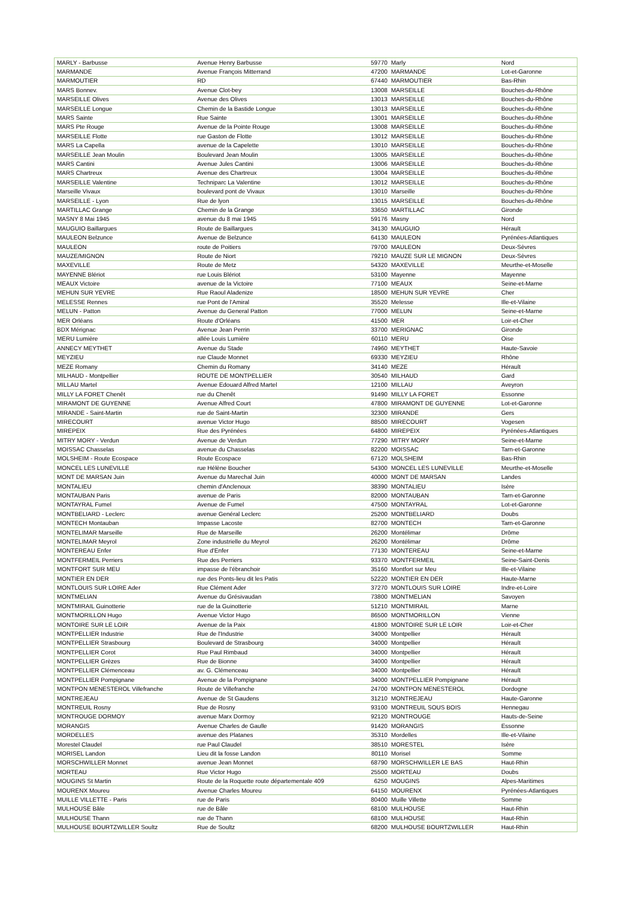| MARLY - Barbusse | Avenue Henry Barbusse | 59770 | Marly | Nord |
| MARMANDE | Avenue François Mitterrand | 47200 | MARMANDE | Lot-et-Garonne |
| MARMOUTIER | RD | 67440 | MARMOUTIER | Bas-Rhin |
| MARS Bonnev. | Avenue Clot-bey | 13008 | MARSEILLE | Bouches-du-Rhône |
| MARSEILLE Olives | Avenue des Olives | 13013 | MARSEILLE | Bouches-du-Rhône |
| MARSEILLE Longue | Chemin de la Bastide Longue | 13013 | MARSEILLE | Bouches-du-Rhône |
| MARS Sainte | Rue Sainte | 13001 | MARSEILLE | Bouches-du-Rhône |
| MARS Pte Rouge | Avenue de la Pointe Rouge | 13008 | MARSEILLE | Bouches-du-Rhône |
| MARSEILLE Flotte | rue Gaston de Flotte | 13012 | MARSEILLE | Bouches-du-Rhône |
| MARS La Capella | avenue de la Capelette | 13010 | MARSEILLE | Bouches-du-Rhône |
| MARSEILLE Jean Moulin | Boulevard Jean Moulin | 13005 | MARSEILLE | Bouches-du-Rhône |
| MARS Cantini | Avenue Jules Cantini | 13006 | MARSEILLE | Bouches-du-Rhône |
| MARS Chartreux | Avenue des Chartreux | 13004 | MARSEILLE | Bouches-du-Rhône |
| MARSEILLE Valentine | Techniparc La Valentine | 13012 | MARSEILLE | Bouches-du-Rhône |
| Marseille Vivaux | boulevard pont de Vivaux | 13010 | Marseille | Bouches-du-Rhône |
| MARSEILLE - Lyon | Rue de lyon | 13015 | MARSEILLE | Bouches-du-Rhône |
| MARTILLAC Grange | Chemin de la Grange | 33650 | MARTILLAC | Gironde |
| MASNY 8 Mai 1945 | avenue du 8 mai 1945 | 59176 | Masny | Nord |
| MAUGUIO Baillargues | Route de Baillargues | 34130 | MAUGUIO | Hérault |
| MAULEON Belzunce | Avenue de Belzunce | 64130 | MAULEON | Pyrénées-Atlantiques |
| MAULEON | route de Poitiers | 79700 | MAULEON | Deux-Sèvres |
| MAUZE/MIGNON | Route de Niort | 79210 | MAUZE SUR LE MIGNON | Deux-Sèvres |
| MAXEVILLE | Route de Metz | 54320 | MAXEVILLE | Meurthe-et-Moselle |
| MAYENNE Blériot | rue Louis Blériot | 53100 | Mayenne | Mayenne |
| MEAUX Victoire | avenue de la Victoire | 77100 | MEAUX | Seine-et-Marne |
| MEHUN SUR YEVRE | Rue Raoul Aladenize | 18500 | MEHUN SUR YEVRE | Cher |
| MELESSE Rennes | rue Pont de l'Amiral | 35520 | Melesse | Ille-et-Vilaine |
| MELUN - Patton | Avenue du General Patton | 77000 | MELUN | Seine-et-Marne |
| MER Orléans | Route d'Orléans | 41500 | MER | Loir-et-Cher |
| BDX Mérignac | Avenue Jean Perrin | 33700 | MERIGNAC | Gironde |
| MERU Lumière | allée Louis Lumière | 60110 | MERU | Oise |
| ANNECY MEYTHET | Avenue du Stade | 74960 | MEYTHET | Haute-Savoie |
| MEYZIEU | rue Claude Monnet | 69330 | MEYZIEU | Rhône |
| MEZE Romany | Chemin du Romany | 34140 | MEZE | Hérault |
| MILHAUD - Montpellier | ROUTE DE MONTPELLIER | 30540 | MILHAUD | Gard |
| MILLAU Martel | Avenue Edouard Alfred Martel | 12100 | MILLAU | Aveyron |
| MILLY LA FORET Chenêt | rue du Chenêt | 91490 | MILLY LA FORET | Essonne |
| MIRAMONT DE GUYENNE | Avenue Alfred Court | 47800 | MIRAMONT DE GUYENNE | Lot-et-Garonne |
| MIRANDE - Saint-Martin | rue de Saint-Martin | 32300 | MIRANDE | Gers |
| MIRECOURT | avenue Victor Hugo | 88500 | MIRECOURT | Vogesen |
| MIREPEIX | Rue des Pyrénées | 64800 | MIREPEIX | Pyrénées-Atlantiques |
| MITRY MORY - Verdun | Avenue de Verdun | 77290 | MITRY MORY | Seine-et-Marne |
| MOISSAC Chasselas | avenue du Chasselas | 82200 | MOISSAC | Tarn-et-Garonne |
| MOLSHEIM - Route Ecospace | Route Ecospace | 67120 | MOLSHEIM | Bas-Rhin |
| MONCEL LES LUNEVILLE | rue Hélène Boucher | 54300 | MONCEL LES LUNEVILLE | Meurthe-et-Moselle |
| MONT DE MARSAN Juin | Avenue du Marechal Juin | 40000 | MONT DE MARSAN | Landes |
| MONTALIEU | chemin d'Anclenoux | 38390 | MONTALIEU | Isère |
| MONTAUBAN Paris | avenue de Paris | 82000 | MONTAUBAN | Tarn-et-Garonne |
| MONTAYRAL Fumel | Avenue de Fumel | 47500 | MONTAYRAL | Lot-et-Garonne |
| MONTBELIARD - Leclerc | avenue Genéral Leclerc | 25200 | MONTBELIARD | Doubs |
| MONTECH Montauban | Impasse Lacoste | 82700 | MONTECH | Tarn-et-Garonne |
| MONTELIMAR Marseille | Rue de Marseille | 26200 | Montélimar | Drôme |
| MONTELIMAR Meyrol | Zone industrielle du Meyrol | 26200 | Montélimar | Drôme |
| MONTEREAU Enfer | Rue d'Enfer | 77130 | MONTEREAU | Seine-et-Marne |
| MONTFERMEIL Perriers | Rue des Perriers | 93370 | MONTFERMEIL | Seine-Saint-Denis |
| MONTFORT SUR MEU | impasse de l'ébranchoir | 35160 | Montfort sur Meu | Ille-et-Vilaine |
| MONTIER EN DER | rue des Ponts-lieu dit les Patis | 52220 | MONTIER EN DER | Haute-Marne |
| MONTLOUIS SUR LOIRE Ader | Rue Clément Ader | 37270 | MONTLOUIS SUR LOIRE | Indre-et-Loire |
| MONTMELIAN | Avenue du Grésivaudan | 73800 | MONTMELIAN | Savoyen |
| MONTMIRAIL Guinotterie | rue de la Guinotterie | 51210 | MONTMIRAIL | Marne |
| MONTMORILLON Hugo | Avenue Victor Hugo | 86500 | MONTMORILLON | Vienne |
| MONTOIRE SUR LE LOIR | Avenue de la Paix | 41800 | MONTOIRE SUR LE LOIR | Loir-et-Cher |
| MONTPELLIER Industrie | Rue de l'Industrie | 34000 | Montpellier | Hérault |
| MONTPELLIER Strasbourg | Boulevard de Strasbourg | 34000 | Montpellier | Hérault |
| MONTPELLIER Corot | Rue Paul Rimbaud | 34000 | Montpellier | Hérault |
| MONTPELLIER Grèzes | Rue de Bionne | 34000 | Montpellier | Hérault |
| MONTPELLIER Clémenceau | av. G. Clémenceau | 34000 | Montpellier | Hérault |
| MONTPELLIER Pompignane | Avenue de la Pompignane | 34000 | MONTPELLIER Pompignane | Hérault |
| MONTPON MENESTEROL Villefranche | Route de Villefranche | 24700 | MONTPON MENESTEROL | Dordogne |
| MONTREJEAU | Avenue de St Gaudens | 31210 | MONTREJEAU | Haute-Garonne |
| MONTREUIL Rosny | Rue de Rosny | 93100 | MONTREUIL SOUS BOIS | Hennegau |
| MONTROUGE DORMOY | avenue Marx Dormoy | 92120 | MONTROUGE | Hauts-de-Seine |
| MORANGIS | Avenue Charles de Gaulle | 91420 | MORANGIS | Essonne |
| MORDELLES | avenue des Platanes | 35310 | Mordelles | Ille-et-Vilaine |
| Morestel Claudel | rue Paul Claudel | 38510 | MORESTEL | Isère |
| MORISEL Landon | Lieu dit la fosse Landon | 80110 | Morisel | Somme |
| MORSCHWILLER Monnet | avenue Jean Monnet | 68790 | MORSCHWILLER LE BAS | Haut-Rhin |
| MORTEAU | Rue Victor Hugo | 25500 | MORTEAU | Doubs |
| MOUGINS St Martin | Route de la Roquette route départementale 409 | 6250 | MOUGINS | Alpes-Maritimes |
| MOURENX Moureu | Avenue Charles Moureu | 64150 | MOURENX | Pyrénées-Atlantiques |
| MUILLE VILLETTE - Paris | rue de Paris | 80400 | Muille Villette | Somme |
| MULHOUSE Bâle | rue de Bâle | 68100 | MULHOUSE | Haut-Rhin |
| MULHOUSE Thann | rue de Thann | 68100 | MULHOUSE | Haut-Rhin |
| MULHOUSE BOURTZWILLER Soultz | Rue de Soultz | 68200 | MULHOUSE BOURTZWILLER | Haut-Rhin |